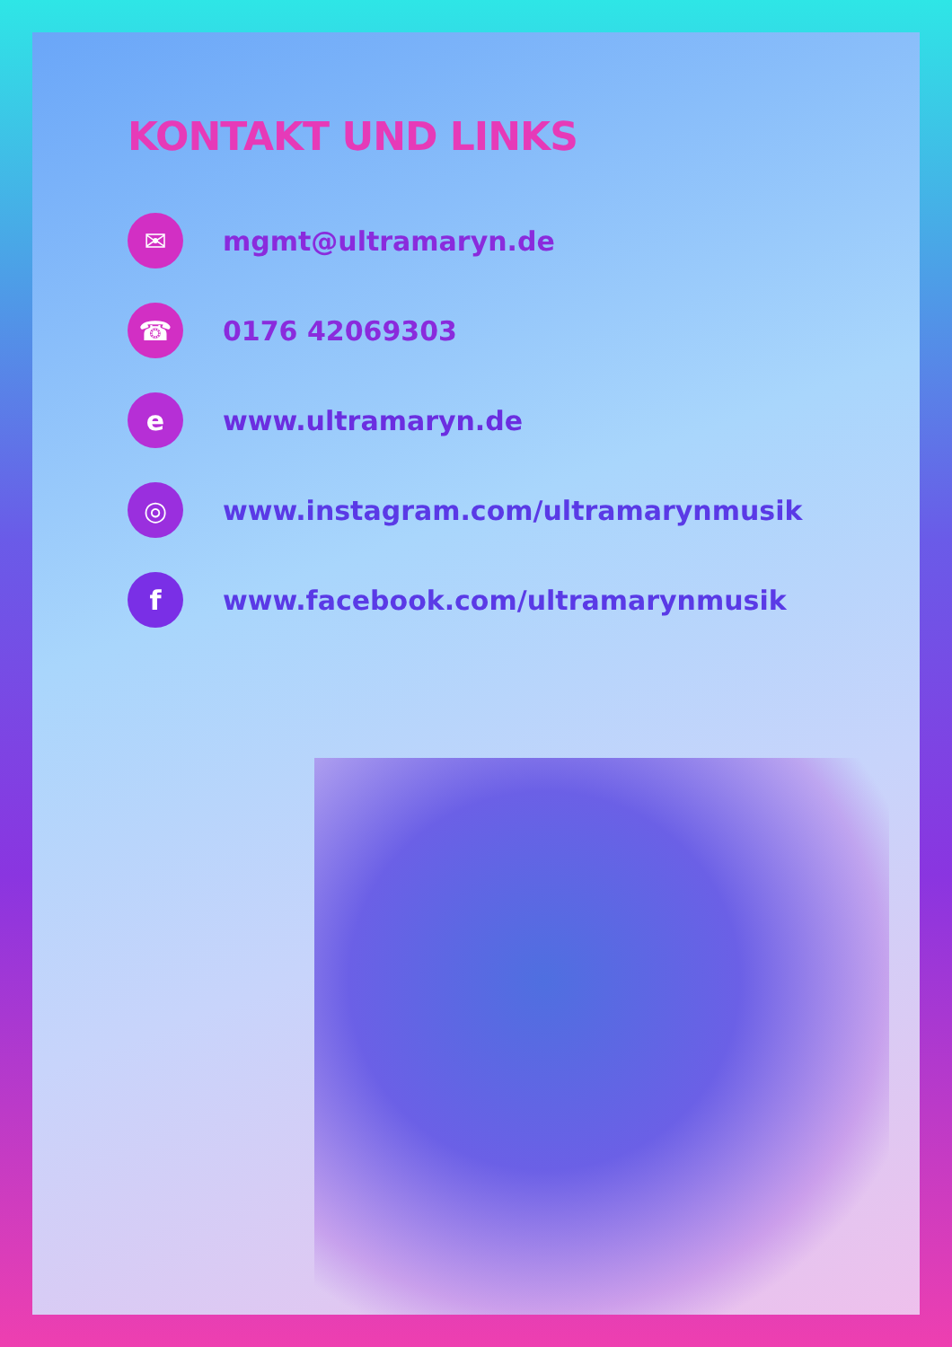KONTAKT UND LINKS
✉
mgmt@ultramaryn.de
☎
0176 42069303
e
www.ultramaryn.de
◎
www.instagram.com/ultramarynmusik
f
www.facebook.com/ultramarynmusik